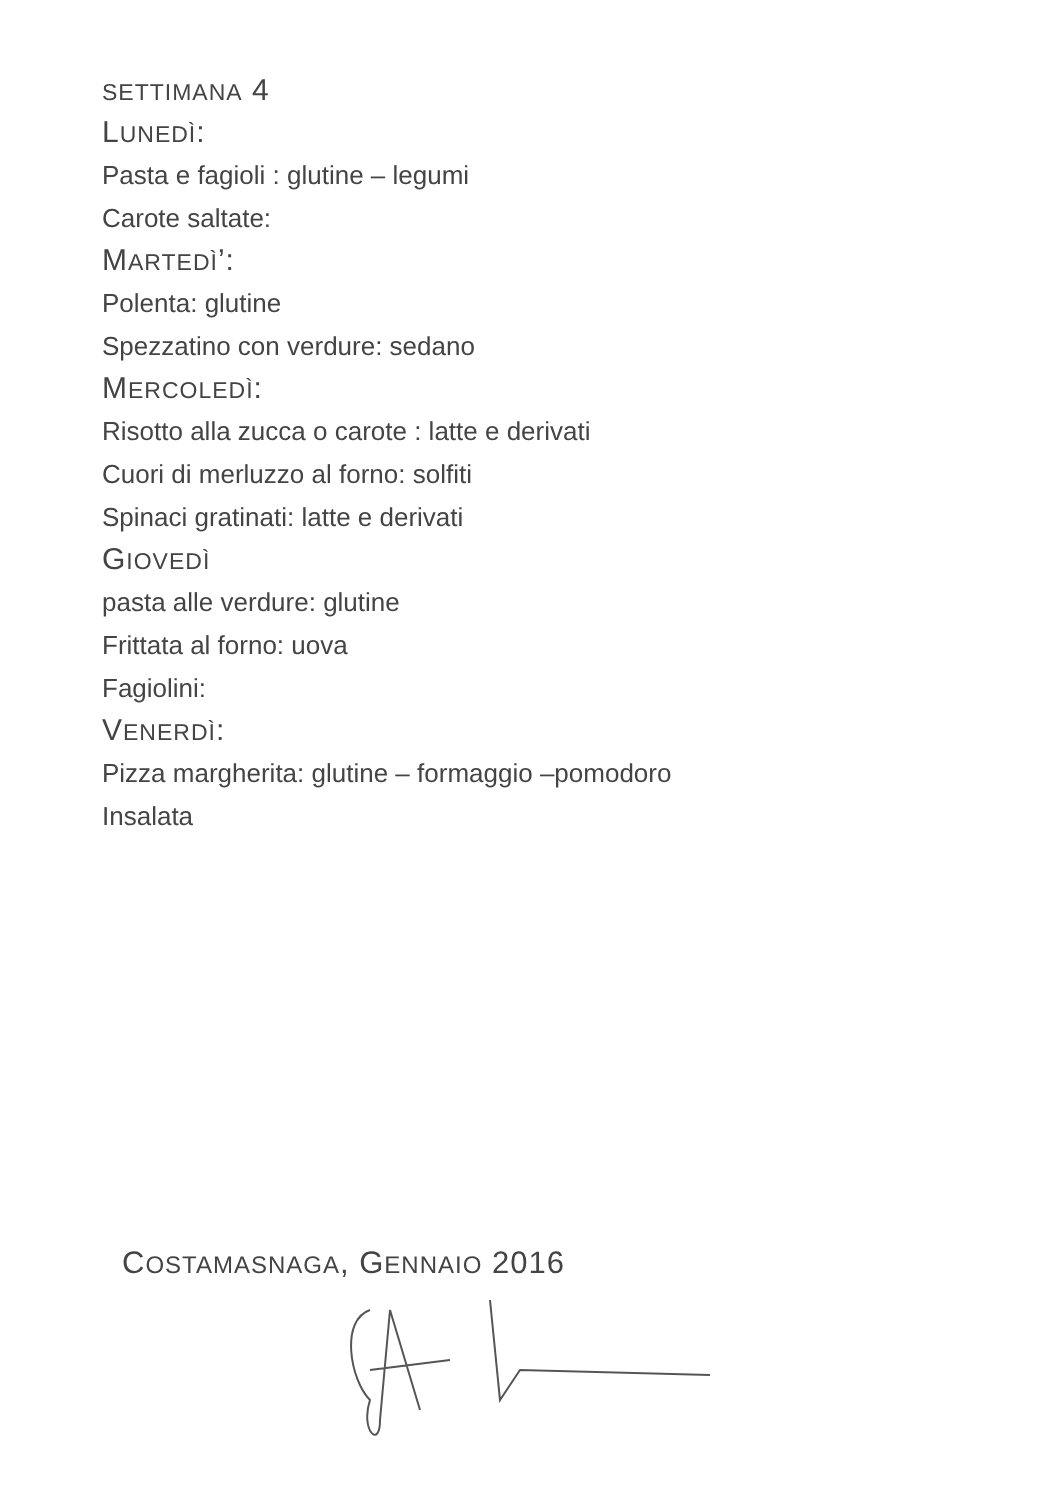SETTIMANA 4
LUNEDÌ:
Pasta e fagioli : glutine – legumi
Carote saltate:
MARTEDÌ’:
Polenta: glutine
Spezzatino con verdure: sedano
MERCOLEDÌ:
Risotto alla zucca o carote : latte e derivati
Cuori di merluzzo al forno: solfiti
Spinaci gratinati: latte e derivati
GIOVEDÌ
pasta alle verdure: glutine
Frittata al forno: uova
Fagiolini:
VENERDÌ:
Pizza margherita: glutine – formaggio –pomodoro
Insalata
COSTAMASNAGA, GENNAIO 2016